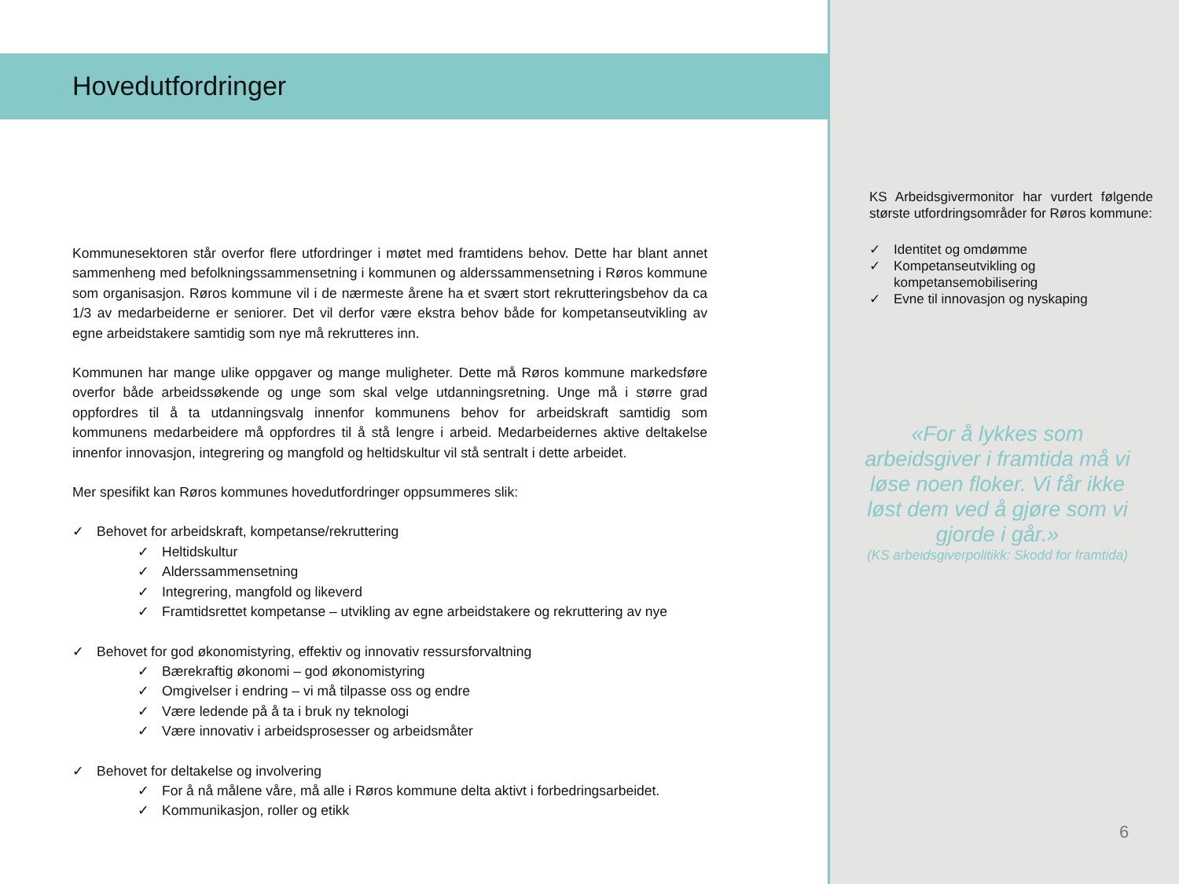Hovedutfordringer
Kommunesektoren står overfor flere utfordringer i møtet med framtidens behov. Dette har blant annet sammenheng med befolkningssammensetning i kommunen og alderssammensetning i Røros kommune som organisasjon. Røros kommune vil i de nærmeste årene ha et svært stort rekrutteringsbehov da ca 1/3 av medarbeiderne er seniorer. Det vil derfor være ekstra behov både for kompetanseutvikling av egne arbeidstakere samtidig som nye må rekrutteres inn.
Kommunen har mange ulike oppgaver og mange muligheter. Dette må Røros kommune markedsføre overfor både arbeidssøkende og unge som skal velge utdanningsretning. Unge må i større grad oppfordres til å ta utdanningsvalg innenfor kommunens behov for arbeidskraft samtidig som kommunens medarbeidere må oppfordres til å stå lengre i arbeid. Medarbeidernes aktive deltakelse innenfor innovasjon, integrering og mangfold og heltidskultur vil stå sentralt i dette arbeidet.
Mer spesifikt kan Røros kommunes hovedutfordringer oppsummeres slik:
✓ Behovet for arbeidskraft, kompetanse/rekruttering
✓ Heltidskultur
✓ Alderssammensetning
✓ Integrering, mangfold og likeverd
✓ Framtidsrettet kompetanse – utvikling av egne arbeidstakere og rekruttering av nye
✓ Behovet for god økonomistyring, effektiv og innovativ ressursforvaltning
✓ Bærekraftig økonomi – god økonomistyring
✓ Omgivelser i endring – vi må tilpasse oss og endre
✓ Være ledende på å ta i bruk ny teknologi
✓ Være innovativ i arbeidsprosesser og arbeidsmåter
✓ Behovet for deltakelse og involvering
✓ For å nå målene våre, må alle i Røros kommune delta aktivt i forbedringsarbeidet.
✓ Kommunikasjon, roller og etikk
KS Arbeidsgivermonitor har vurdert følgende største utfordringsområder for Røros kommune:
✓ Identitet og omdømme
✓ Kompetanseutvikling og kompetansemobilisering
✓ Evne til innovasjon og nyskaping
«For å lykkes som arbeidsgiver i framtida må vi løse noen floker. Vi får ikke løst dem ved å gjøre som vi gjorde i går.»
(KS arbeidsgiverpolitikk: Skodd for framtida)
6